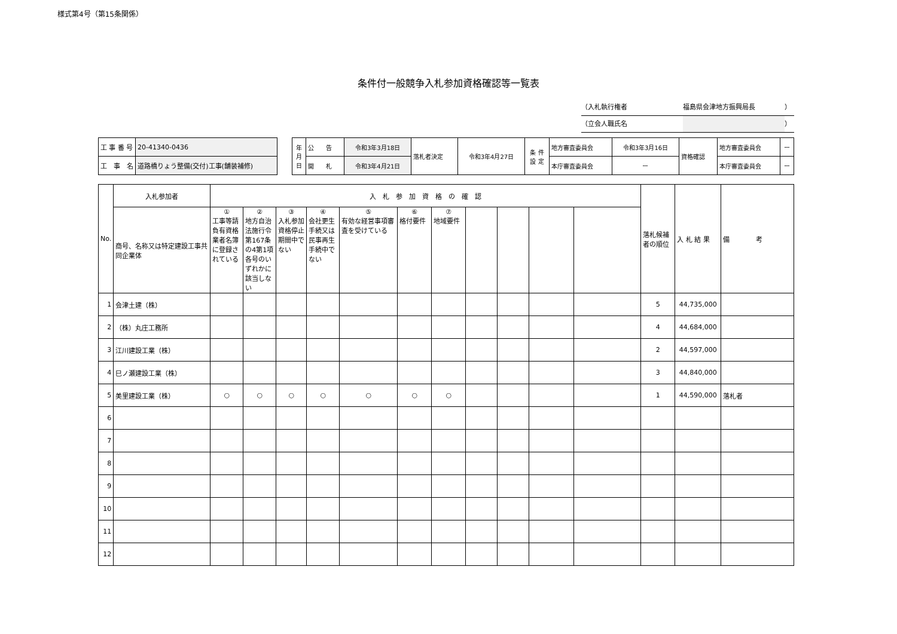様式第4号（第15条関係）
条件付一般競争入札参加資格確認等一覧表
（入札執行権者 福島県会津地方振興局長 ）
（立会人職氏名 ）
| 工 事 番 号 | 20-41340-0436 |
| 工 事 名 | 道路橋りょう整備(交付)工事(舗装補修) |
| 年 月 日 | 公 告 | 令和3年3月18日 | 落札者決定 | 令和3年4月27日 | 条 件 設 定 | 地方審査委員会 | 令和3年3月16日 | 資格確認 | 地方審査委員会 | ー |
| | 開 札 | 令和3年4月21日 | | | | 本庁審査委員会 | ー | | 本庁審査委員会 | ー |
| No. | 入札参加者 | 入 札 参 加 資 格 の 確 認 | | | | | | | | | | | 落札候補者の順位 | 入 札 結 果 | 備 考 |
| | 商号、名称又は特定建設工事共同企業体 | ① 工事等請負有資格業者名簿に登録されている | ② 地方自治法施行令第167条の4第1項各号のいずれかに該当しない | ③ 入札参加資格停止期間中でない | ④ 会社更生手続又は民事再生手続中でない | ⑤ 有効な経営事項審査を受けている | ⑥ 格付要件 | ⑦ 地域要件 | | | | | | | |
| 1 | 会津土建（株） | | | | | | | | | | | | 5 | 44,735,000 | |
| 2 | （株）丸庄工務所 | | | | | | | | | | | | 4 | 44,684,000 | |
| 3 | 江川建設工業（株） | | | | | | | | | | | | 2 | 44,597,000 | |
| 4 | 巳ノ瀬建設工業（株） | | | | | | | | | | | | 3 | 44,840,000 | |
| 5 | 美里建設工業（株） | ○ | ○ | ○ | ○ | ○ | ○ | ○ | | | | | 1 | 44,590,000 | 落札者 |
| 6 | | | | | | | | | | | | | | | |
| 7 | | | | | | | | | | | | | | | |
| 8 | | | | | | | | | | | | | | | |
| 9 | | | | | | | | | | | | | | | |
| 10 | | | | | | | | | | | | | | | |
| 11 | | | | | | | | | | | | | | | |
| 12 | | | | | | | | | | | | | | | |